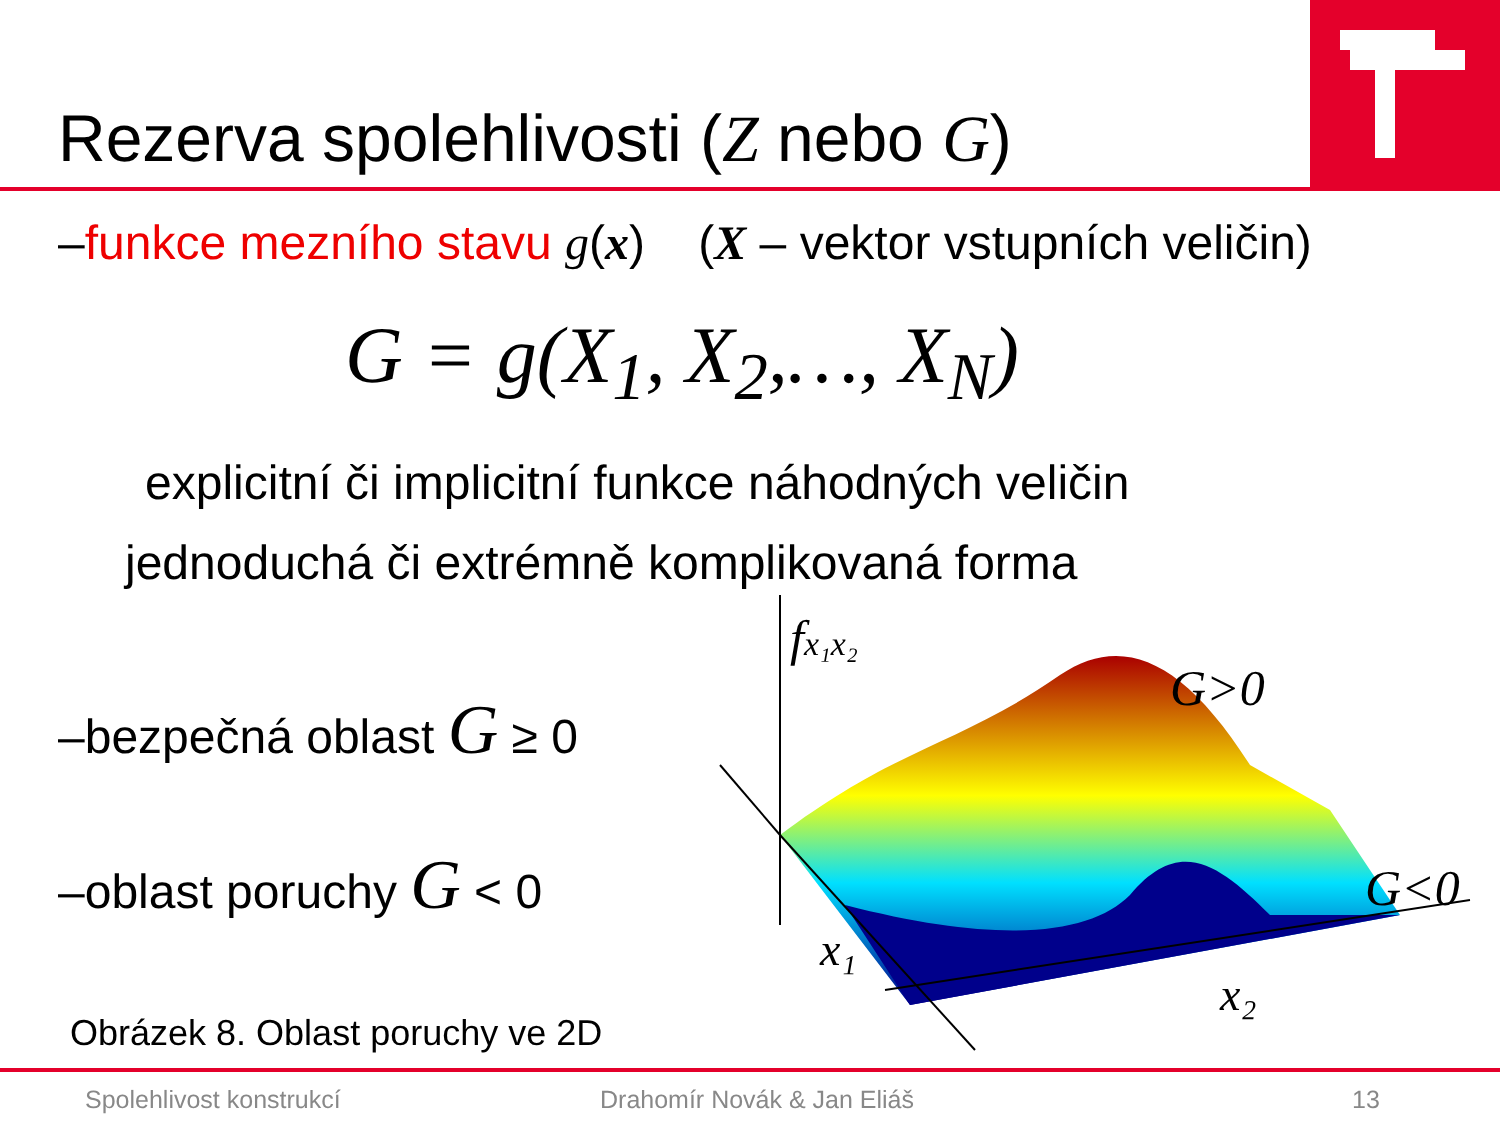Rezerva spolehlivosti (Z nebo G)
–funkce mezního stavu g(x) (X – vektor vstupních veličin)
G = g(X<sub>1</sub>, X<sub>2</sub>,…, X<sub>N</sub>)
explicitní či implicitní funkce náhodných veličin
jednoduchá či extrémně komplikovaná forma
–bezpečná oblast G ≥ 0
–oblast poruchy G < 0
fx₁x₂
G>0
G<0
x₁
x₂
Obrázek 8. Oblast poruchy ve 2D
Spolehlivost konstrukcí Drahomír Novák & Jan Eliáš 13